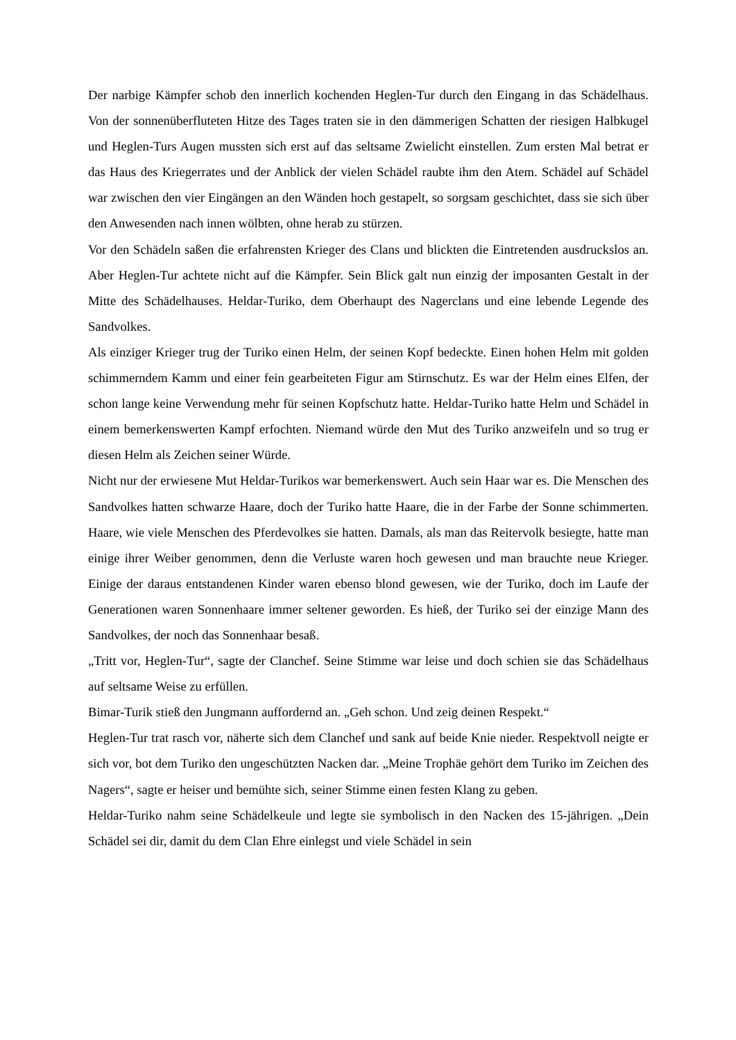Der narbige Kämpfer schob den innerlich kochenden Heglen-Tur durch den Eingang in das Schädelhaus. Von der sonnenüberfluteten Hitze des Tages traten sie in den dämmerigen Schatten der riesigen Halbkugel und Heglen-Turs Augen mussten sich erst auf das seltsame Zwielicht einstellen. Zum ersten Mal betrat er das Haus des Kriegerrates und der Anblick der vielen Schädel raubte ihm den Atem. Schädel auf Schädel war zwischen den vier Eingängen an den Wänden hoch gestapelt, so sorgsam geschichtet, dass sie sich über den Anwesenden nach innen wölbten, ohne herab zu stürzen.
Vor den Schädeln saßen die erfahrensten Krieger des Clans und blickten die Eintretenden ausdruckslos an. Aber Heglen-Tur achtete nicht auf die Kämpfer. Sein Blick galt nun einzig der imposanten Gestalt in der Mitte des Schädelhauses. Heldar-Turiko, dem Oberhaupt des Nagerclans und eine lebende Legende des Sandvolkes.
Als einziger Krieger trug der Turiko einen Helm, der seinen Kopf bedeckte. Einen hohen Helm mit golden schimmerndem Kamm und einer fein gearbeiteten Figur am Stirnschutz. Es war der Helm eines Elfen, der schon lange keine Verwendung mehr für seinen Kopfschutz hatte. Heldar-Turiko hatte Helm und Schädel in einem bemerkenswerten Kampf erfochten. Niemand würde den Mut des Turiko anzweifeln und so trug er diesen Helm als Zeichen seiner Würde.
Nicht nur der erwiesene Mut Heldar-Turikos war bemerkenswert. Auch sein Haar war es. Die Menschen des Sandvolkes hatten schwarze Haare, doch der Turiko hatte Haare, die in der Farbe der Sonne schimmerten. Haare, wie viele Menschen des Pferdevolkes sie hatten. Damals, als man das Reitervolk besiegte, hatte man einige ihrer Weiber genommen, denn die Verluste waren hoch gewesen und man brauchte neue Krieger. Einige der daraus entstandenen Kinder waren ebenso blond gewesen, wie der Turiko, doch im Laufe der Generationen waren Sonnenhaare immer seltener geworden. Es hieß, der Turiko sei der einzige Mann des Sandvolkes, der noch das Sonnenhaar besaß.
„Tritt vor, Heglen-Tur“, sagte der Clanchef. Seine Stimme war leise und doch schien sie das Schädelhaus auf seltsame Weise zu erfüllen.
Bimar-Turik stieß den Jungmann auffordernd an. „Geh schon. Und zeig deinen Respekt.“
Heglen-Tur trat rasch vor, näherte sich dem Clanchef und sank auf beide Knie nieder. Respektvoll neigte er sich vor, bot dem Turiko den ungeschützten Nacken dar. „Meine Trophäe gehört dem Turiko im Zeichen des Nagers“, sagte er heiser und bemühte sich, seiner Stimme einen festen Klang zu geben.
Heldar-Turiko nahm seine Schädelkeule und legte sie symbolisch in den Nacken des 15-jährigen. „Dein Schädel sei dir, damit du dem Clan Ehre einlegst und viele Schädel in sein